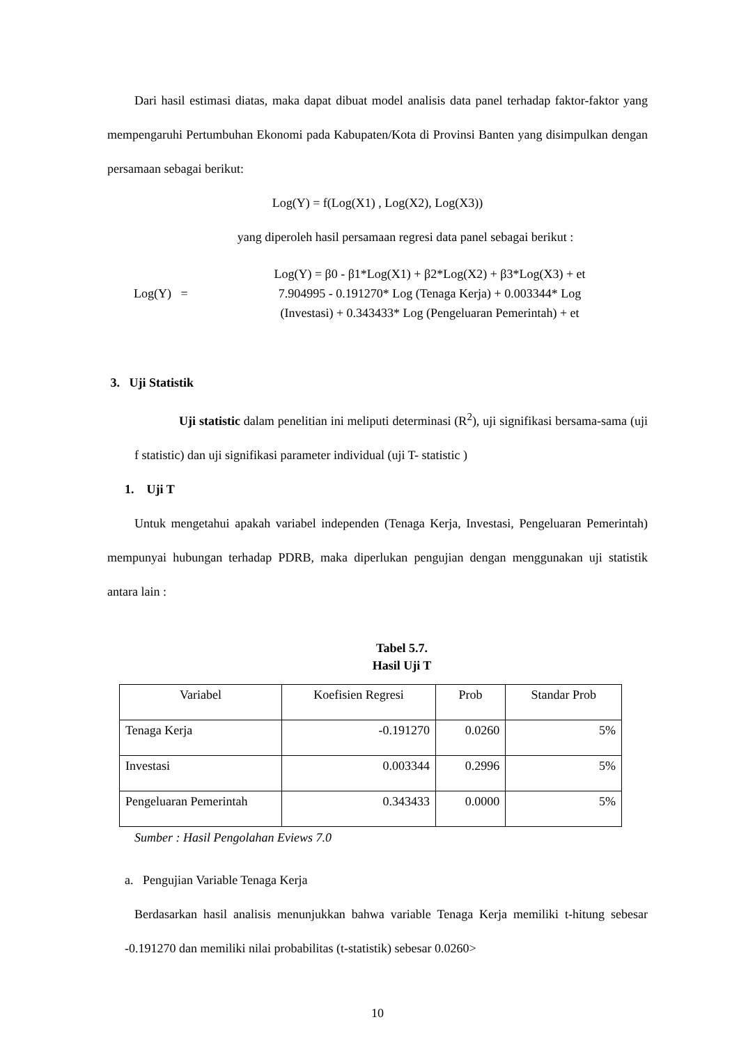Dari hasil estimasi diatas, maka dapat dibuat model analisis data panel terhadap faktor-faktor yang mempengaruhi Pertumbuhan Ekonomi pada Kabupaten/Kota di Provinsi Banten yang disimpulkan dengan persamaan sebagai berikut:
Log(Y) = f(Log(X1) , Log(X2), Log(X3))
yang diperoleh hasil persamaan regresi data panel sebagai berikut :
Log(Y) =
Log(Y) = β0 - β1*Log(X1) + β2*Log(X2) + β3*Log(X3) + et
7.904995 - 0.191270* Log (Tenaga Kerja) + 0.003344* Log
(Investasi) + 0.343433* Log (Pengeluaran Pemerintah) + et
3. Uji Statistik
Uji statistic dalam penelitian ini meliputi determinasi (R<sup>2</sup>), uji signifikasi bersama-sama (uji f statistic) dan uji signifikasi parameter individual (uji T- statistic )
1. Uji T
Untuk mengetahui apakah variabel independen (Tenaga Kerja, Investasi, Pengeluaran Pemerintah) mempunyai hubungan terhadap PDRB, maka diperlukan pengujian dengan menggunakan uji statistik antara lain :
Tabel 5.7.
Hasil Uji T
| Variabel | Koefisien Regresi | Prob | Standar Prob |
| Tenaga Kerja | -0.191270 | 0.0260 | 5% |
| Investasi | 0.003344 | 0.2996 | 5% |
| Pengeluaran Pemerintah | 0.343433 | 0.0000 | 5% |
Sumber : Hasil Pengolahan Eviews 7.0
a. Pengujian Variable Tenaga Kerja
Berdasarkan hasil analisis menunjukkan bahwa variable Tenaga Kerja memiliki t-hitung sebesar -0.191270 dan memiliki nilai probabilitas (t-statistik) sebesar 0.0260>
10